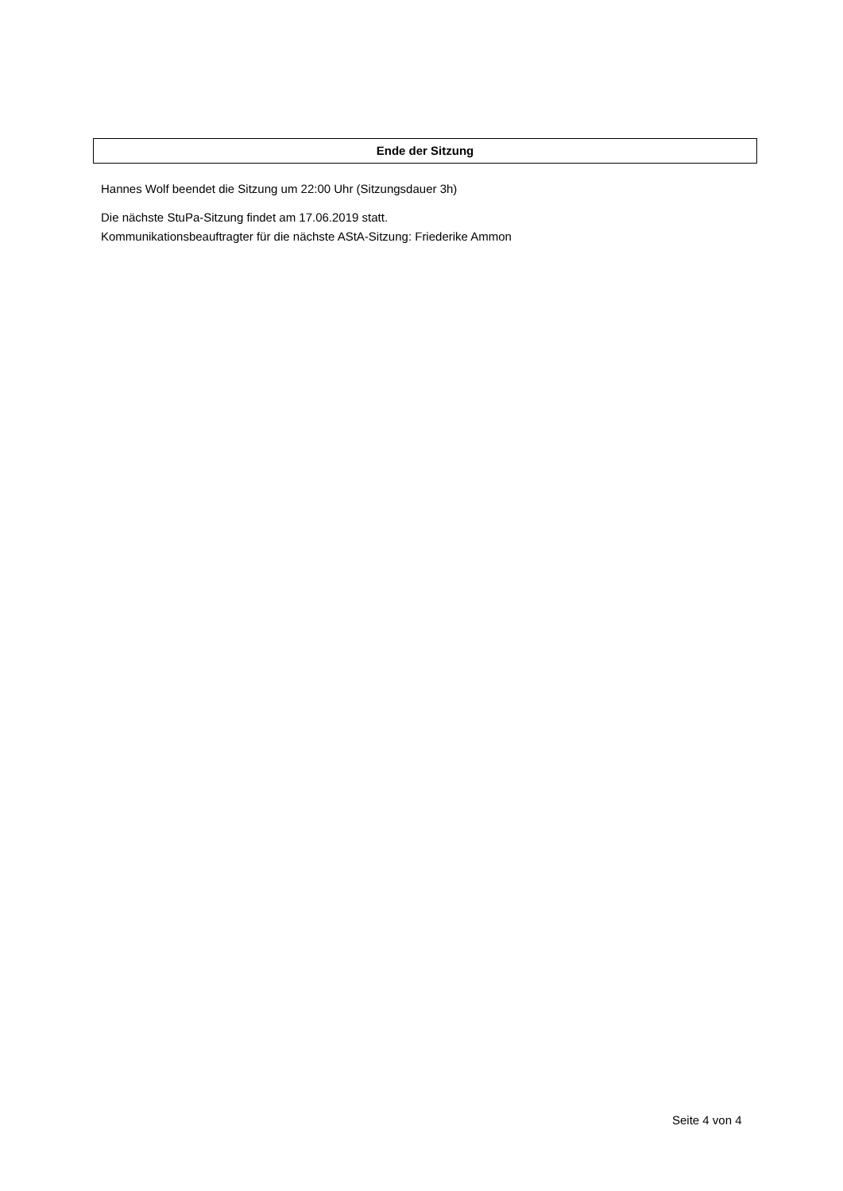Ende der Sitzung
Hannes Wolf beendet die Sitzung um 22:00 Uhr (Sitzungsdauer 3h)
Die nächste StuPa-Sitzung findet am 17.06.2019 statt.
Kommunikationsbeauftragter für die nächste AStA-Sitzung: Friederike Ammon
Seite 4 von 4